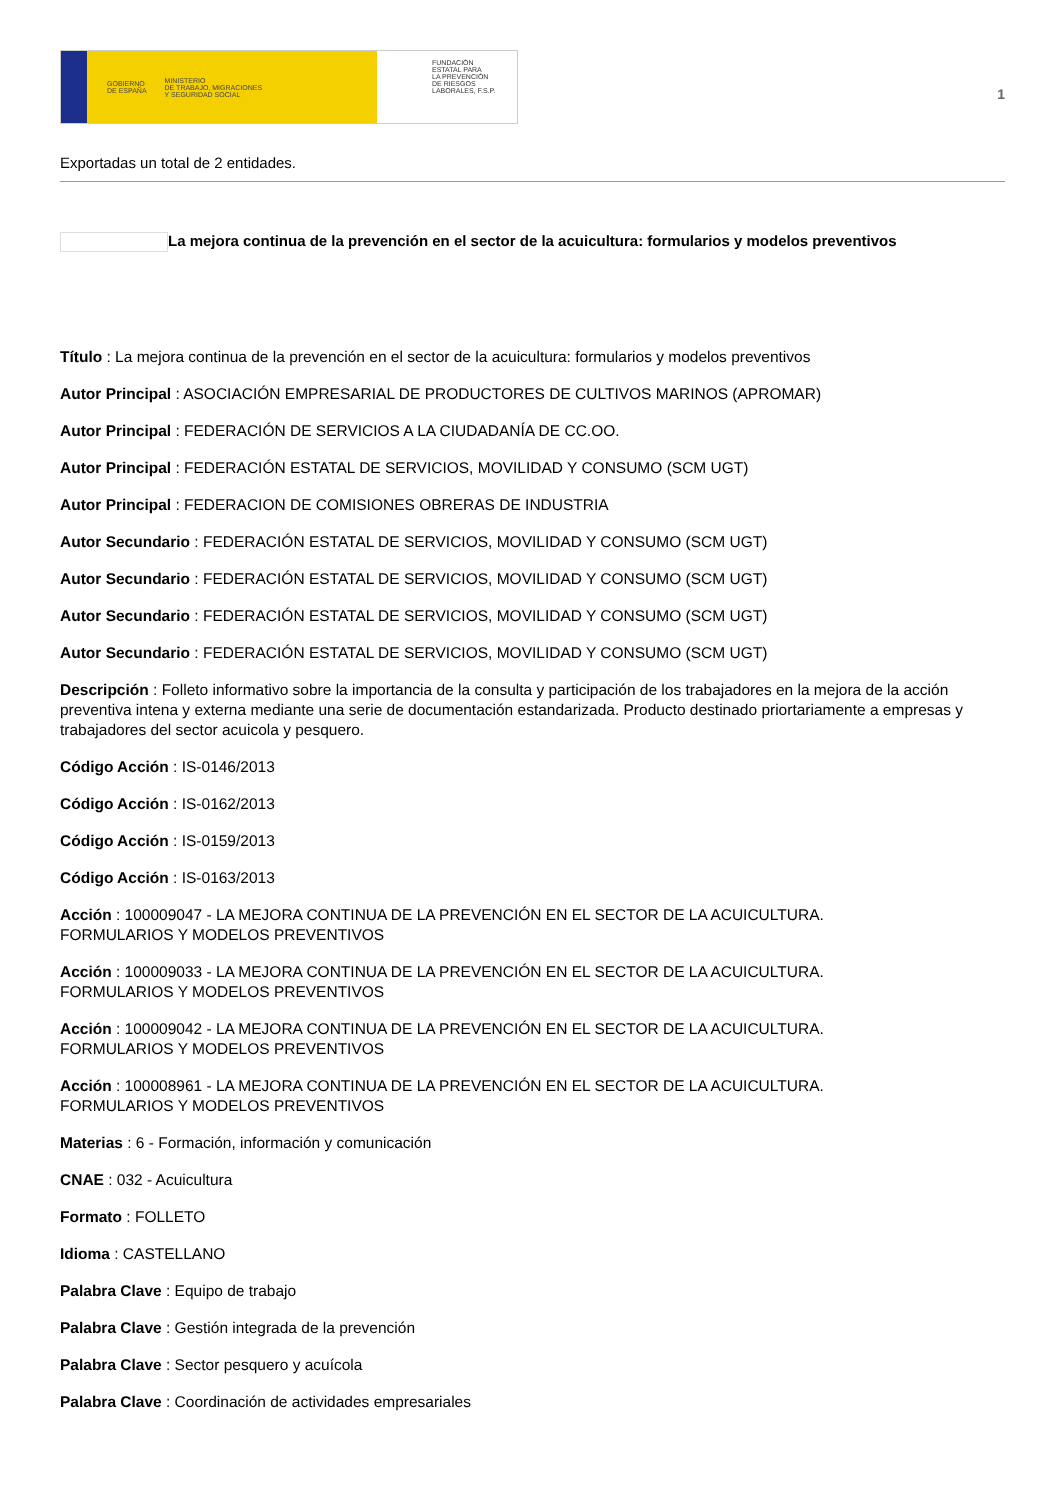GOBIERNO
DE ESPAÑA MINISTERIO
DE TRABAJO, MIGRACIONES
Y SEGURIDAD SOCIAL
FUNDACIÓN
ESTATAL PARA
LA PREVENCIÓN
DE RIESGOS
LABORALES, F.S.P.
1
Exportadas un total de 2 entidades.
La mejora continua de la prevención en el sector de la acuicultura: formularios y modelos preventivos
Título : La mejora continua de la prevención en el sector de la acuicultura: formularios y modelos preventivos
Autor Principal : ASOCIACIÓN EMPRESARIAL DE PRODUCTORES DE CULTIVOS MARINOS (APROMAR)
Autor Principal : FEDERACIÓN DE SERVICIOS A LA CIUDADANÍA DE CC.OO.
Autor Principal : FEDERACIÓN ESTATAL DE SERVICIOS, MOVILIDAD Y CONSUMO (SCM UGT)
Autor Principal : FEDERACION DE COMISIONES OBRERAS DE INDUSTRIA
Autor Secundario : FEDERACIÓN ESTATAL DE SERVICIOS, MOVILIDAD Y CONSUMO (SCM UGT)
Autor Secundario : FEDERACIÓN ESTATAL DE SERVICIOS, MOVILIDAD Y CONSUMO (SCM UGT)
Autor Secundario : FEDERACIÓN ESTATAL DE SERVICIOS, MOVILIDAD Y CONSUMO (SCM UGT)
Autor Secundario : FEDERACIÓN ESTATAL DE SERVICIOS, MOVILIDAD Y CONSUMO (SCM UGT)
Descripción : Folleto informativo sobre la importancia de la consulta y participación de los trabajadores en la mejora de la acción preventiva intena y externa mediante una serie de documentación estandarizada. Producto destinado priortariamente a empresas y trabajadores del sector acuicola y pesquero.
Código Acción : IS-0146/2013
Código Acción : IS-0162/2013
Código Acción : IS-0159/2013
Código Acción : IS-0163/2013
Acción : 100009047 - LA MEJORA CONTINUA DE LA PREVENCIÓN EN EL SECTOR DE LA ACUICULTURA.
FORMULARIOS Y MODELOS PREVENTIVOS
Acción : 100009033 - LA MEJORA CONTINUA DE LA PREVENCIÓN EN EL SECTOR DE LA ACUICULTURA.
FORMULARIOS Y MODELOS PREVENTIVOS
Acción : 100009042 - LA MEJORA CONTINUA DE LA PREVENCIÓN EN EL SECTOR DE LA ACUICULTURA.
FORMULARIOS Y MODELOS PREVENTIVOS
Acción : 100008961 - LA MEJORA CONTINUA DE LA PREVENCIÓN EN EL SECTOR DE LA ACUICULTURA.
FORMULARIOS Y MODELOS PREVENTIVOS
Materias : 6 - Formación, información y comunicación
CNAE : 032 - Acuicultura
Formato : FOLLETO
Idioma : CASTELLANO
Palabra Clave : Equipo de trabajo
Palabra Clave : Gestión integrada de la prevención
Palabra Clave : Sector pesquero y acuícola
Palabra Clave : Coordinación de actividades empresariales